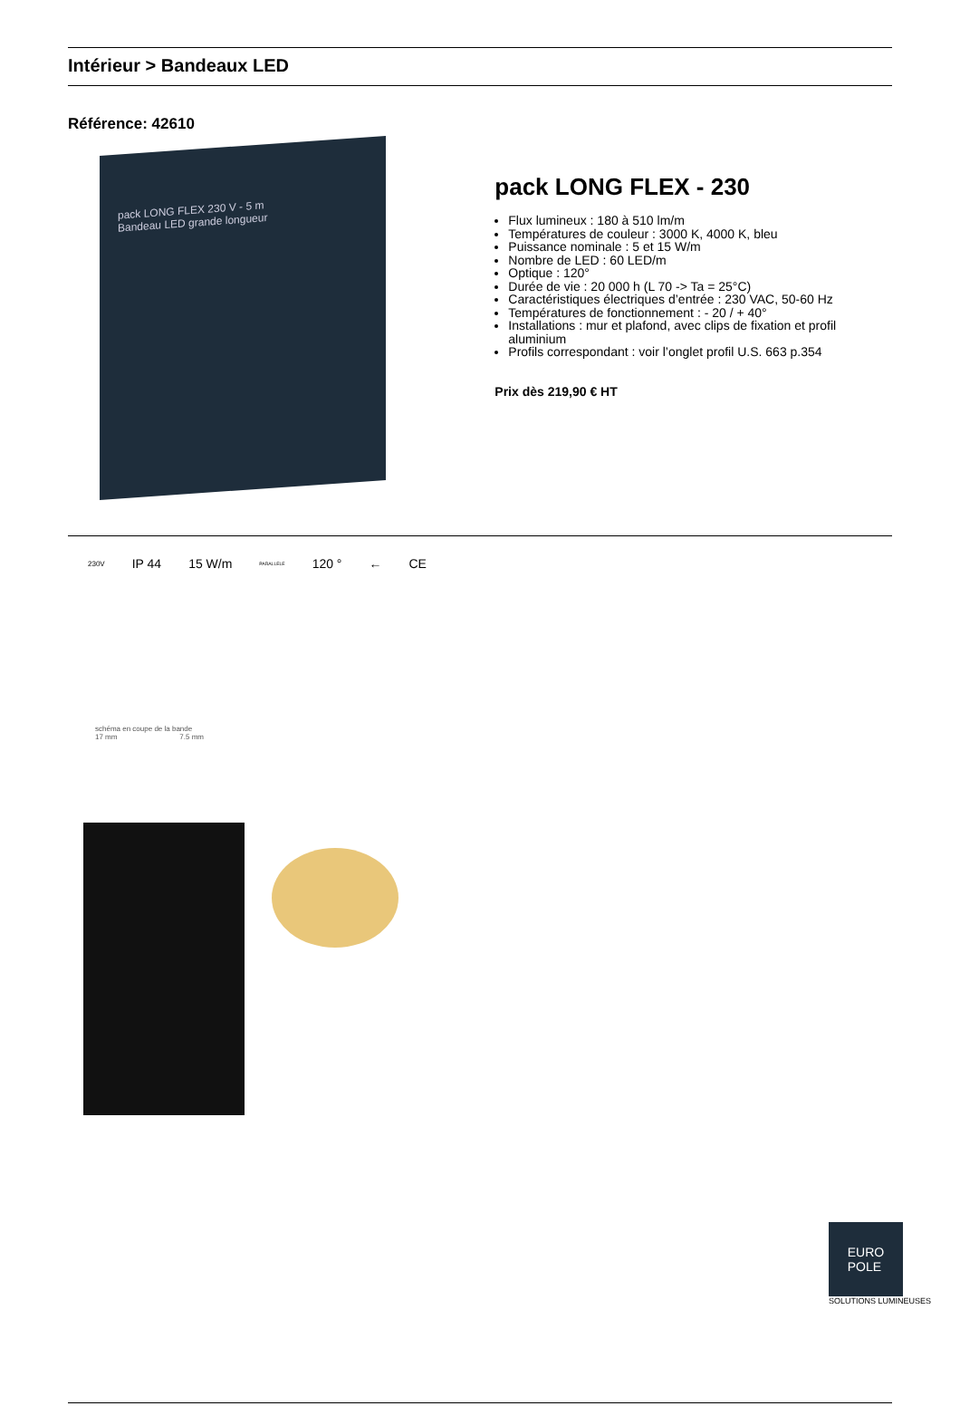Intérieur > Bandeaux LED
Référence: 42610
pack LONG FLEX 230 V - 5 m
Bandeau LED grande longueur
pack LONG FLEX - 230
Flux lumineux : 180 à 510 lm/m
Températures de couleur : 3000 K, 4000 K, bleu
Puissance nominale : 5 et 15 W/m
Nombre de LED : 60 LED/m
Optique : 120°
Durée de vie : 20 000 h (L 70 -> Ta = 25°C)
Caractéristiques électriques d’entrée : 230 VAC, 50-60 Hz
Températures de fonctionnement : - 20 / + 40°
Installations : mur et plafond, avec clips de fixation et profil aluminium
Profils correspondant : voir l’onglet profil U.S. 663 p.354
Prix dès 219,90 € HT
230V IP 44 15 W/m PARALLELE 120 ° ← CE
schéma en coupe de la bande
17 mm 7.5 mm
EURO
POLE
SOLUTIONS LUMINEUSES